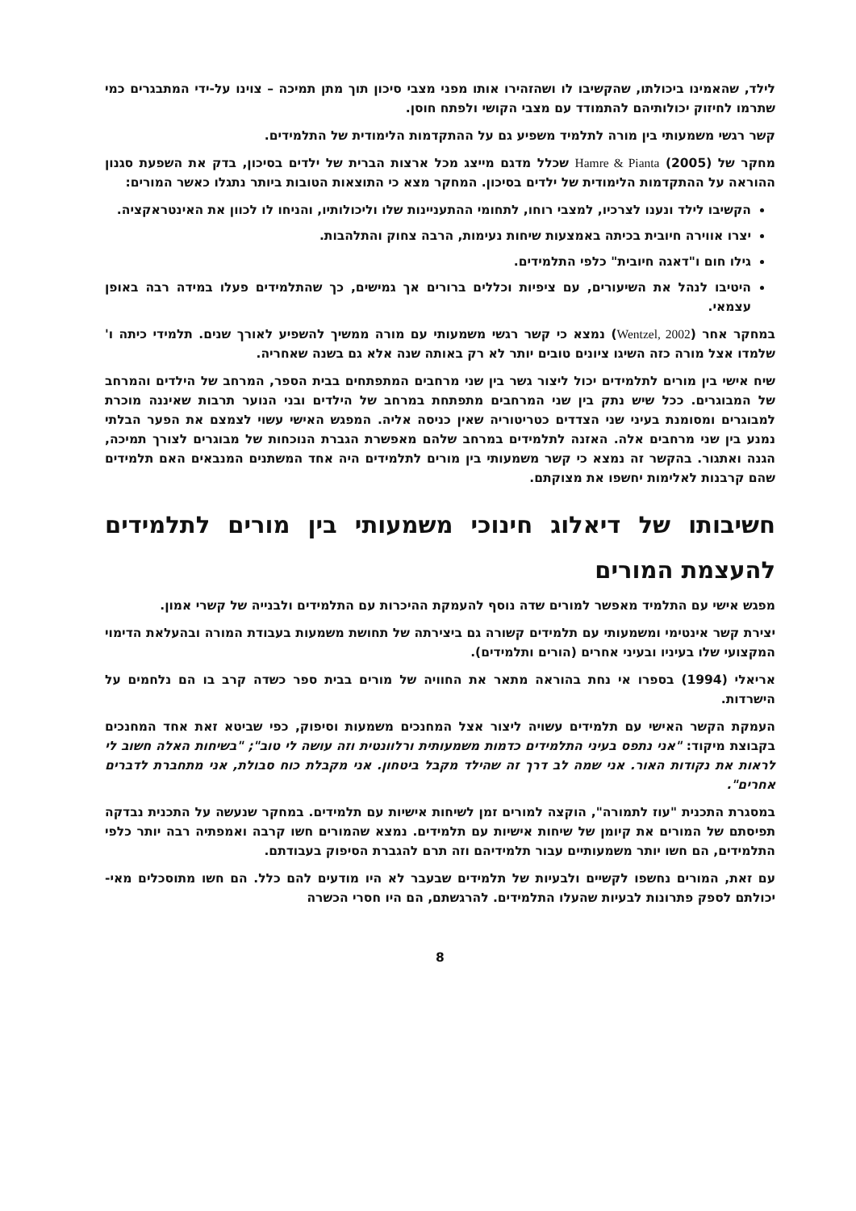לילד, שהאמינו ביכולתו, שהקשיבו לו ושהזהירו אותו מפני מצבי סיכון תוך מתן תמיכה – צוינו על-ידי המתבגרים כמי שתרמו לחיזוק יכולותיהם להתמודד עם מצבי הקושי ולפתח חוסן.
קשר רגשי משמעותי בין מורה לתלמיד משפיע גם על ההתקדמות הלימודית של התלמידים.
מחקר של Hamre & Pianta (2005) שכלל מדגם מייצג מכל ארצות הברית של ילדים בסיכון, בדק את השפעת סגנון ההוראה על ההתקדמות הלימודית של ילדים בסיכון. המחקר מצא כי התוצאות הטובות ביותר נתגלו כאשר המורים:
הקשיבו לילד ונענו לצרכיו, למצבי רוחו, לתחומי ההתעניינות שלו וליכולותיו, והניחו לו לכוון את האינטראקציה.
יצרו אווירה חיובית בכיתה באמצעות שיחות נעימות, הרבה צחוק והתלהבות.
גילו חום ו"דאגה חיובית" כלפי התלמידים.
היטיבו לנהל את השיעורים, עם ציפיות וכללים ברורים אך גמישים, כך שהתלמידים פעלו במידה רבה באופן עצמאי.
במחקר אחר (Wentzel, 2002) נמצא כי קשר רגשי משמעותי עם מורה ממשיך להשפיע לאורך שנים. תלמידי כיתה ו' שלמדו אצל מורה כזה השיגו ציונים טובים יותר לא רק באותה שנה אלא גם בשנה שאחריה.
שיח אישי בין מורים לתלמידים יכול ליצור גשר בין שני מרחבים המתפתחים בבית הספר, המרחב של הילדים והמרחב של המבוגרים. ככל שיש נתק בין שני המרחבים מתפתחת במרחב של הילדים ובני הנוער תרבות שאיננה מוכרת למבוגרים ומסומנת בעיני שני הצדדים כטריטוריה שאין כניסה אליה. המפגש האישי עשוי לצמצם את הפער הבלתי נמנע בין שני מרחבים אלה. האזנה לתלמידים במרחב שלהם מאפשרת הגברת הנוכחות של מבוגרים לצורך תמיכה, הגנה ואתגור. בהקשר זה נמצא כי קשר משמעותי בין מורים לתלמידים היה אחד המשתנים המנבאים האם תלמידים שהם קרבנות לאלימות יחשפו את מצוקתם.
חשיבותו של דיאלוג חינוכי משמעותי בין מורים לתלמידים להעצמת המורים
מפגש אישי עם התלמיד מאפשר למורים שדה נוסף להעמקת ההיכרות עם התלמידים ולבנייה של קשרי אמון.
יצירת קשר אינטימי ומשמעותי עם תלמידים קשורה גם ביצירתה של תחושת משמעות בעבודת המורה ובהעלאת הדימוי המקצועי שלו בעיניו ובעיני אחרים (הורים ותלמידים).
אריאלי (1994) בספרו אי נחת בהוראה מתאר את החוויה של מורים בבית ספר כשדה קרב בו הם נלחמים על הישרדות.
העמקת הקשר האישי עם תלמידים עשויה ליצור אצל המחנכים משמעות וסיפוק, כפי שביטא זאת אחד המחנכים בקבוצת מיקוד: "אני נתפס בעיני התלמידים כדמות משמעותית ורלוונטית וזה עושה לי טוב"; "בשיחות האלה חשוב לי לראות את נקודות האור. אני שמה לב דרך זה שהילד מקבל ביטחון. אני מקבלת כוח סבולת, אני מתחברת לדברים אחרים".
במסגרת התכנית "עוז לתמורה", הוקצה למורים זמן לשיחות אישיות עם תלמידים. במחקר שנעשה על התכנית נבדקה תפיסתם של המורים את קיומן של שיחות אישיות עם תלמידים. נמצא שהמורים חשו קרבה ואמפתיה רבה יותר כלפי התלמידים, הם חשו יותר משמעותיים עבור תלמידיהם וזה תרם להגברת הסיפוק בעבודתם.
עם זאת, המורים נחשפו לקשיים ולבעיות של תלמידים שבעבר לא היו מודעים להם כלל. הם חשו מתוסכלים מאי-יכולתם לספק פתרונות לבעיות שהעלו התלמידים. להרגשתם, הם היו חסרי הכשרה
8